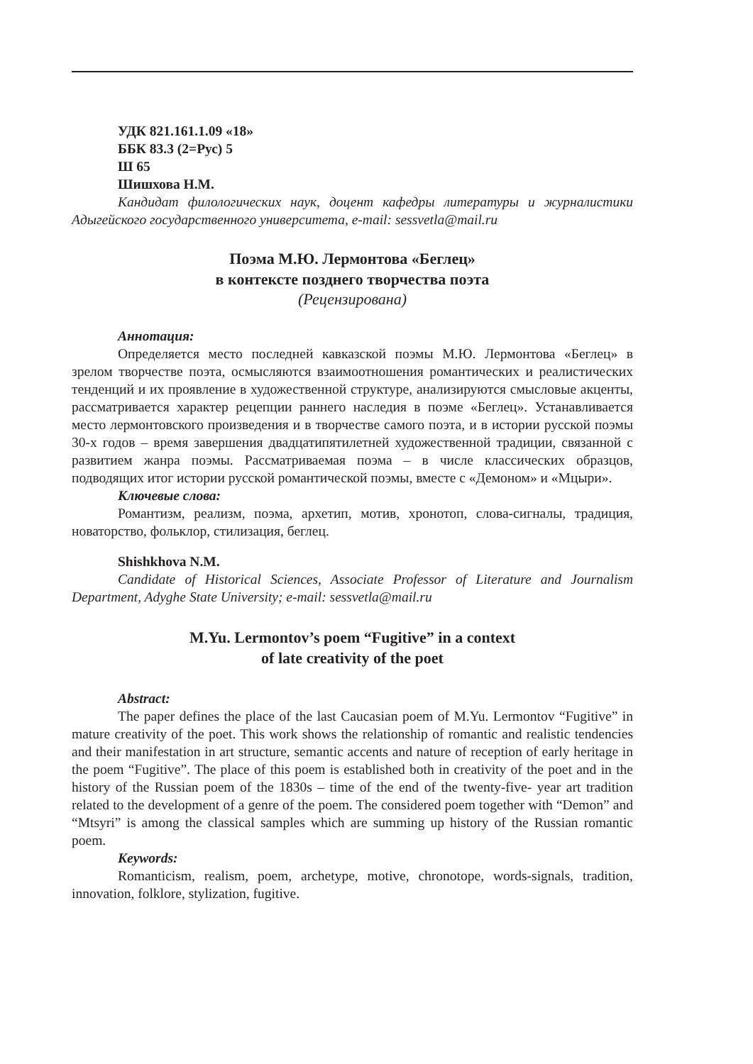УДК 821.161.1.09 «18»
ББК 83.3 (2=Рус) 5
Ш 65
Шишхова Н.М.
Кандидат филологических наук, доцент кафедры литературы и журналистики Адыгейского государственного университета, e-mail: sessvetla@mail.ru
Поэма М.Ю. Лермонтова «Беглец»
в контексте позднего творчества поэта
(Рецензирована)
Аннотация:
Определяется место последней кавказской поэмы М.Ю. Лермонтова «Беглец» в зрелом творчестве поэта, осмысляются взаимоотношения романтических и реалистических тенденций и их проявление в художественной структуре, анализируются смысловые акценты, рассматривается характер рецепции раннего наследия в поэме «Беглец». Устанавливается место лермонтовского произведения и в творчестве самого поэта, и в истории русской поэмы 30-х годов – время завершения двадцатипятилетней художественной традиции, связанной с развитием жанра поэмы. Рассматриваемая поэма – в числе классических образцов, подводящих итог истории русской романтической поэмы, вместе с «Демоном» и «Мцыри».
Ключевые слова:
Романтизм, реализм, поэма, архетип, мотив, хронотоп, слова-сигналы, традиция, новаторство, фольклор, стилизация, беглец.
Shishkhova N.M.
Candidate of Historical Sciences, Associate Professor of Literature and Journalism Department, Adyghe State University; e-mail: sessvetla@mail.ru
M.Yu. Lermontov’s poem “Fugitive” in a context
of late creativity of the poet
Abstract:
The paper defines the place of the last Caucasian poem of M.Yu. Lermontov “Fugitive” in mature creativity of the poet. This work shows the relationship of romantic and realistic tendencies and their manifestation in art structure, semantic accents and nature of reception of early heritage in the poem “Fugitive”. The place of this poem is established both in creativity of the poet and in the history of the Russian poem of the 1830s – time of the end of the twenty-five- year art tradition related to the development of a genre of the poem. The considered poem together with “Demon” and “Mtsyri” is among the classical samples which are summing up history of the Russian romantic poem.
Keywords:
Romanticism, realism, poem, archetype, motive, chronotope, words-signals, tradition, innovation, folklore, stylization, fugitive.